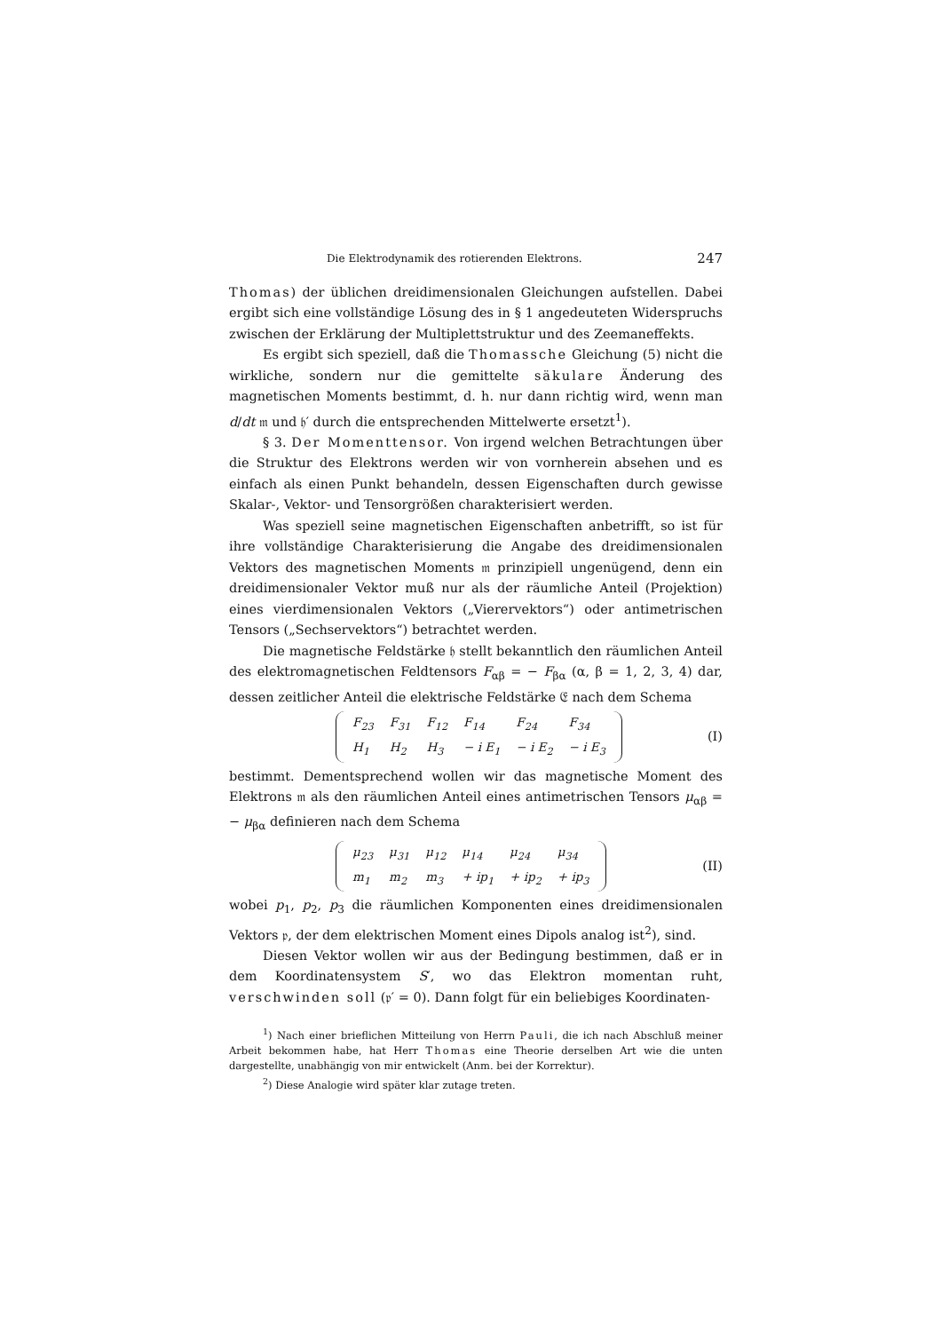Die Elektrodynamik des rotierenden Elektrons. 247
Thomas) der üblichen dreidimensionalen Gleichungen aufstellen. Dabei ergibt sich eine vollständige Lösung des in § 1 angedeuteten Widerspruchs zwischen der Erklärung der Multiplettstruktur und des Zeemaneffekts.
Es ergibt sich speziell, daß die Thomassche Gleichung (5) nicht die wirkliche, sondern nur die gemittelte säkulare Änderung des magnetischen Moments bestimmt, d. h. nur dann richtig wird, wenn man d/dt 𝔪 und 𝔥′ durch die entsprechenden Mittelwerte ersetzt<sup>1</sup>).
§ 3. Der Momenttensor. Von irgend welchen Betrachtungen über die Struktur des Elektrons werden wir von vornherein absehen und es einfach als einen Punkt behandeln, dessen Eigenschaften durch gewisse Skalar-, Vektor- und Tensorgrößen charakterisiert werden.
Was speziell seine magnetischen Eigenschaften anbetrifft, so ist für ihre vollständige Charakterisierung die Angabe des dreidimensionalen Vektors des magnetischen Moments 𝔪 prinzipiell ungenügend, denn ein dreidimensionaler Vektor muß nur als der räumliche Anteil (Projektion) eines vierdimensionalen Vektors („Vierervektors“) oder antimetrischen Tensors („Sechservektors“) betrachtet werden.
Die magnetische Feldstärke 𝔥 stellt bekanntlich den räumlichen Anteil des elektromagnetischen Feldtensors F<sub>αβ</sub> = − F<sub>βα</sub> (α, β = 1, 2, 3, 4) dar, dessen zeitlicher Anteil die elektrische Feldstärke 𝔈 nach dem Schema
| F<sub>23</sub> | F<sub>31</sub> | F<sub>12</sub> | F<sub>14</sub> | F<sub>24</sub> | F<sub>34</sub> |
| H<sub>1</sub> | H<sub>2</sub> | H<sub>3</sub> | − i E<sub>1</sub> | − i E<sub>2</sub> | − i E<sub>3</sub> |
(I)
bestimmt. Dementsprechend wollen wir das magnetische Moment des Elektrons 𝔪 als den räumlichen Anteil eines antimetrischen Tensors μ<sub>αβ</sub> = − μ<sub>βα</sub> definieren nach dem Schema
| μ<sub>23</sub> | μ<sub>31</sub> | μ<sub>12</sub> | μ<sub>14</sub> | μ<sub>24</sub> | μ<sub>34</sub> |
| m<sub>1</sub> | m<sub>2</sub> | m<sub>3</sub> | + ip<sub>1</sub> | + ip<sub>2</sub> | + ip<sub>3</sub> |
(II)
wobei p<sub>1</sub>, p<sub>2</sub>, p<sub>3</sub> die räumlichen Komponenten eines dreidimensionalen Vektors 𝔭, der dem elektrischen Moment eines Dipols analog ist<sup>2</sup>), sind.
Diesen Vektor wollen wir aus der Bedingung bestimmen, daß er in dem Koordinatensystem S′, wo das Elektron momentan ruht, verschwinden soll (𝔭′ = 0). Dann folgt für ein beliebiges Koordinaten-
<sup>1</sup>) Nach einer brieflichen Mitteilung von Herrn Pauli, die ich nach Abschluß meiner Arbeit bekommen habe, hat Herr Thomas eine Theorie derselben Art wie die unten dargestellte, unabhängig von mir entwickelt (Anm. bei der Korrektur).
<sup>2</sup>) Diese Analogie wird später klar zutage treten.